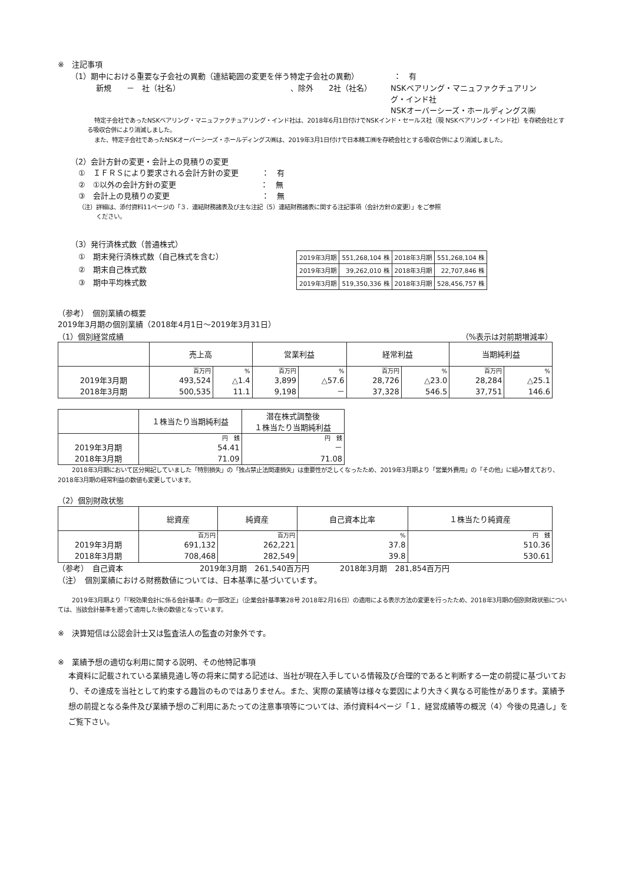※　注記事項
（1）期中における重要な子会社の異動（連結範囲の変更を伴う特定子会社の異動）　　　　　：　有
新規　　－　社（社名） 、除外　　2社（社名） NSKベアリング・マニュファクチュアリング・インド社
NSKオーバーシーズ・ホールディングス㈱
特定子会社であったNSKベアリング・マニュファクチュアリング・インド社は、2018年6月1日付けでNSKインド・セールス社（現 NSKベアリング・インド社）を存続会社とする吸収合併により消滅しました。
また、特定子会社であったNSKオーバーシーズ・ホールディングス㈱は、2019年3月1日付けで日本精工㈱を存続会社とする吸収合併により消滅しました。
（2）会計方針の変更・会計上の見積りの変更
①　ＩＦＲＳにより要求される会計方針の変更　　　：　有
②　①以外の会計方針の変更　　　　　　　　　　　：　無
③　会計上の見積りの変更　　　　　　　　　　　　：　無
（注）詳細は、添付資料11ページの「３．連結財務諸表及び主な注記（5）連結財務諸表に関する注記事項（会計方針の変更）」をご参照
　　　ください。
（3）発行済株式数（普通株式）
①　期末発行済株式数（自己株式を含む）
②　期末自己株式数
③　期中平均株式数
| 2019年3月期 | 551,268,104 株 | 2018年3月期 | 551,268,104 株 |
| 2019年3月期 | 39,262,010 株 | 2018年3月期 | 22,707,846 株 |
| 2019年3月期 | 519,350,336 株 | 2018年3月期 | 528,456,757 株 |
（参考）　個別業績の概要
2019年3月期の個別業績（2018年4月1日～2019年3月31日）
（1）個別経営成績 （%表示は対前期増減率）
| | 売上高 | | 営業利益 | | 経常利益 | | 当期純利益 | |
| --- | --- | --- | --- | --- | --- | --- | --- | --- |
| | 百万円 | % | 百万円 | % | 百万円 | % | 百万円 | % |
| 2019年3月期 | 493,524 | △1.4 | 3,899 | △57.6 | 28,726 | △23.0 | 28,284 | △25.1 |
| 2018年3月期 | 500,535 | 11.1 | 9,198 | － | 37,328 | 546.5 | 37,751 | 146.6 |
| | １株当たり当期純利益 | 潜在株式調整後 １株当たり当期純利益 |
| --- | --- | --- |
| | 円 銭 | 円 銭 |
| 2019年3月期 | 54.41 | － |
| 2018年3月期 | 71.09 | 71.08 |
2018年3月期において区分掲記していました「特別損失」の「独占禁止法関連損失」は重要性が乏しくなったため、2019年3月期より「営業外費用」の「その他」に組み替えており、2018年3月期の経常利益の数値も変更しています。
（2）個別財政状態
| | 総資産 | 純資産 | 自己資本比率 | １株当たり純資産 |
| --- | --- | --- | --- | --- |
| | 百万円 | 百万円 | % | 円 銭 |
| 2019年3月期 | 691,132 | 262,221 | 37.8 | 510.36 |
| 2018年3月期 | 708,468 | 282,549 | 39.8 | 530.61 |
（参考）　自己資本　　　　　　　　　　2019年3月期　261,540百万円　　　　2018年3月期　281,854百万円
（注）　個別業績における財務数値については、日本基準に基づいています。
2019年3月期より「『税効果会計に係る会計基準』の一部改正」（企業会計基準第28号 2018年2月16日）の適用による表示方法の変更を行ったため、2018年3月期の個別財政状態については、当該会計基準を遡って適用した後の数値となっています。
※　決算短信は公認会計士又は監査法人の監査の対象外です。
※　業績予想の適切な利用に関する説明、その他特記事項
本資料に記載されている業績見通し等の将来に関する記述は、当社が現在入手している情報及び合理的であると判断する一定の前提に基づいており、その達成を当社として約束する趣旨のものではありません。また、実際の業績等は様々な要因により大きく異なる可能性があります。業績予想の前提となる条件及び業績予想のご利用にあたっての注意事項等については、添付資料4ページ「１．経営成績等の概況（4）今後の見通し」をご覧下さい。